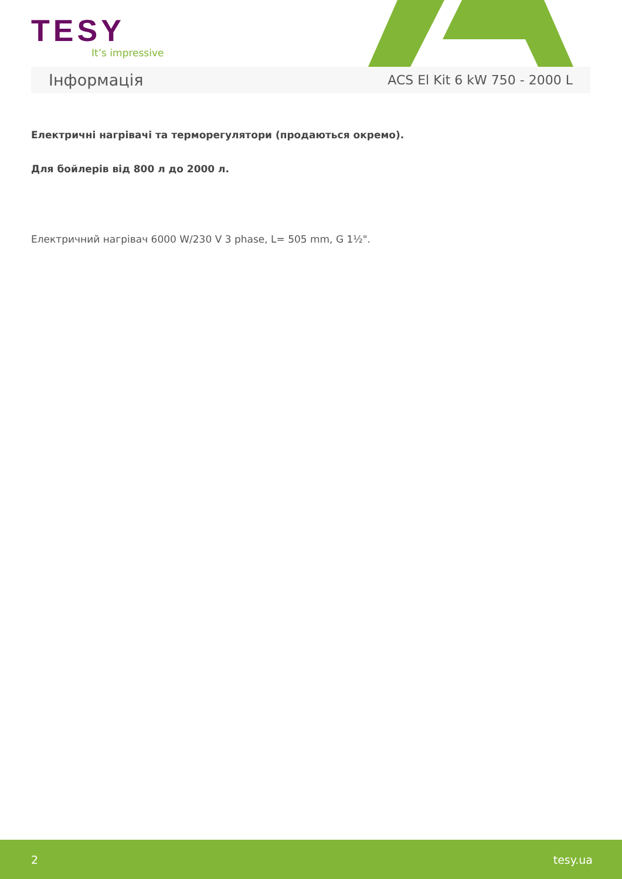TESY
It’s impressive
Інформація ACS El Kit 6 kW 750 - 2000 L
Електричні нагрівачі та терморегулятори (продаються окремо).
Для бойлерів від 800 л до 2000 л.
Електричний нагрівач 6000 W/230 V 3 phase, L= 505 mm, G 1½".
2 tesy.ua